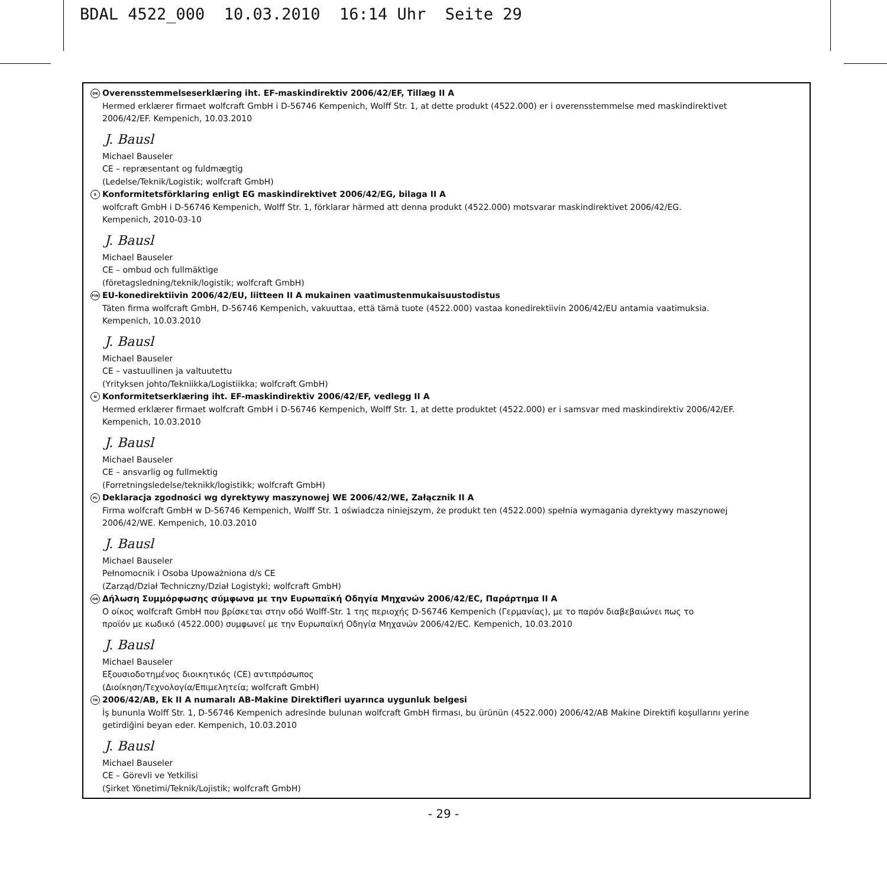BDAL 4522_000 10.03.2010 16:14 Uhr Seite 29
DK Overensstemmelseserklæring iht. EF-maskindirektiv 2006/42/EF, Tillæg II A
Hermed erklærer firmaet wolfcraft GmbH i D-56746 Kempenich, Wolff Str. 1, at dette produkt (4522.000) er i overensstemmelse med maskindirektivet
2006/42/EF. Kempenich, 10.03.2010
J. Bausl
Michael Bauseler
CE – repræsentant og fuldmægtig
(Ledelse/Teknik/Logistik; wolfcraft GmbH)
S Konformitetsförklaring enligt EG maskindirektivet 2006/42/EG, bilaga II A
wolfcraft GmbH i D-56746 Kempenich, Wolff Str. 1, förklarar härmed att denna produkt (4522.000) motsvarar maskindirektivet 2006/42/EG.
Kempenich, 2010-03-10
J. Bausl
Michael Bauseler
CE – ombud och fullmäktige
(företagsledning/teknik/logistik; wolfcraft GmbH)
FIN EU-konedirektiivin 2006/42/EU, liitteen II A mukainen vaatimustenmukaisuustodistus
Täten firma wolfcraft GmbH, D-56746 Kempenich, vakuuttaa, että tämä tuote (4522.000) vastaa konedirektiivin 2006/42/EU antamia vaatimuksia.
Kempenich, 10.03.2010
J. Bausl
Michael Bauseler
CE – vastuullinen ja valtuutettu
(Yrityksen johto/Tekniikka/Logistiikka; wolfcraft GmbH)
N Konformitetserklæring iht. EF-maskindirektiv 2006/42/EF, vedlegg II A
Hermed erklærer firmaet wolfcraft GmbH i D-56746 Kempenich, Wolff Str. 1, at dette produktet (4522.000) er i samsvar med maskindirektiv 2006/42/EF.
Kempenich, 10.03.2010
J. Bausl
Michael Bauseler
CE – ansvarlig og fullmektig
(Forretningsledelse/teknikk/logistikk; wolfcraft GmbH)
PL Deklaracja zgodności wg dyrektywy maszynowej WE 2006/42/WE, Załącznik II A
Firma wolfcraft GmbH w D-56746 Kempenich, Wolff Str. 1 oświadcza niniejszym, że produkt ten (4522.000) spełnia wymagania dyrektywy maszynowej
2006/42/WE. Kempenich, 10.03.2010
J. Bausl
Michael Bauseler
Pełnomocnik i Osoba Upoważniona d/s CE
(Zarząd/Dział Techniczny/Dział Logistyki; wolfcraft GmbH)
GR Δήλωση Συμμόρφωσης σύμφωνα με την Ευρωπαϊκή Οδηγία Μηχανών 2006/42/EC, Παράρτημα II A
Ο οίκος wolfcraft GmbH που βρίσκεται στην οδό Wolff-Str. 1 της περιοχής D-56746 Kempenich (Γερμανίας), με το παρόν διαβεβαιώνει πως το
προϊόν με κωδικό (4522.000) συμφωνεί με την Ευρωπαϊκή Οδηγία Μηχανών 2006/42/EC. Kempenich, 10.03.2010
J. Bausl
Michael Bauseler
Εξουσιοδοτημένος διοικητικός (CE) αντιπρόσωπος
(Διοίκηση/Τεχνολογία/Επιμελητεία; wolfcraft GmbH)
TR 2006/42/AB, Ek II A numaralı AB-Makine Direktifleri uyarınca uygunluk belgesi
İş bununla Wolff Str. 1, D-56746 Kempenich adresinde bulunan wolfcraft GmbH firması, bu ürünün (4522.000) 2006/42/AB Makine Direktifi koşullarını yerine
getirdiğini beyan eder. Kempenich, 10.03.2010
J. Bausl
Michael Bauseler
CE – Görevli ve Yetkilisi
(Şirket Yönetimi/Teknik/Lojistik; wolfcraft GmbH)
- 29 -